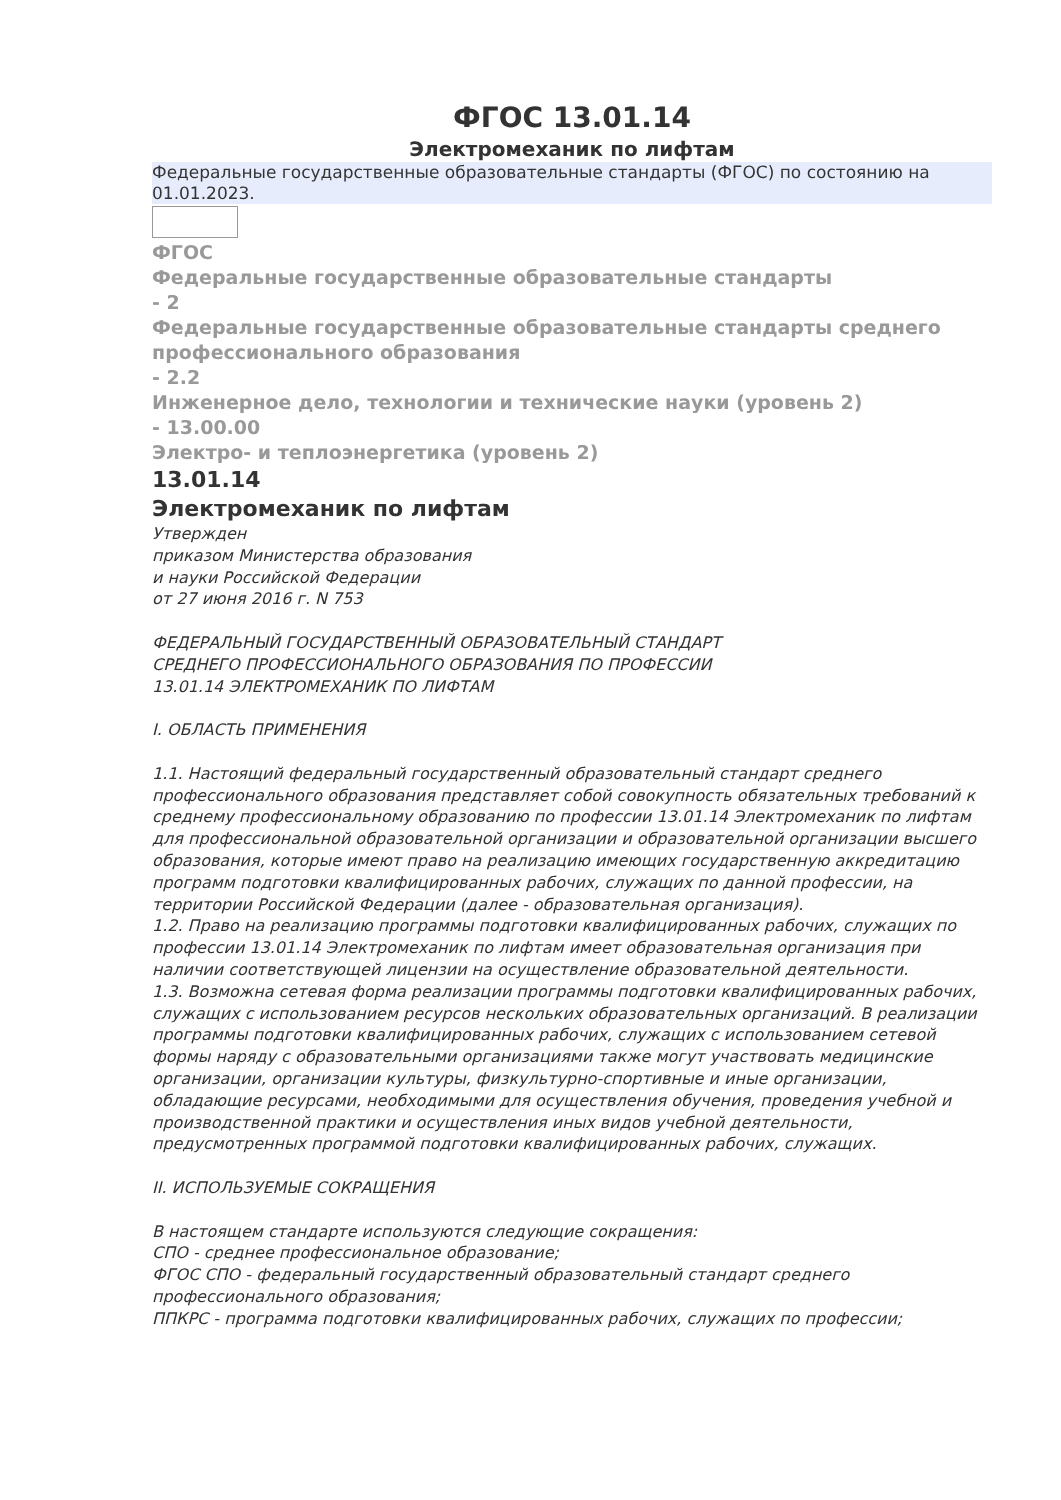ФГОС 13.01.14
Электромеханик по лифтам
Федеральные государственные образовательные стандарты (ФГОС) по состоянию на 01.01.2023.
ФГОС
Федеральные государственные образовательные стандарты
- 2
Федеральные государственные образовательные стандарты среднего профессионального образования
- 2.2
Инженерное дело, технологии и технические науки (уровень 2)
- 13.00.00
Электро- и теплоэнергетика (уровень 2)
13.01.14
Электромеханик по лифтам
Утвержден
приказом Министерства образования
и науки Российской Федерации
от 27 июня 2016 г. N 753
ФЕДЕРАЛЬНЫЙ ГОСУДАРСТВЕННЫЙ ОБРАЗОВАТЕЛЬНЫЙ СТАНДАРТ
СРЕДНЕГО ПРОФЕССИОНАЛЬНОГО ОБРАЗОВАНИЯ ПО ПРОФЕССИИ
13.01.14 ЭЛЕКТРОМЕХАНИК ПО ЛИФТАМ
I. ОБЛАСТЬ ПРИМЕНЕНИЯ
1.1. Настоящий федеральный государственный образовательный стандарт среднего профессионального образования представляет собой совокупность обязательных требований к среднему профессиональному образованию по профессии 13.01.14 Электромеханик по лифтам для профессиональной образовательной организации и образовательной организации высшего образования, которые имеют право на реализацию имеющих государственную аккредитацию программ подготовки квалифицированных рабочих, служащих по данной профессии, на территории Российской Федерации (далее - образовательная организация).
1.2. Право на реализацию программы подготовки квалифицированных рабочих, служащих по профессии 13.01.14 Электромеханик по лифтам имеет образовательная организация при наличии соответствующей лицензии на осуществление образовательной деятельности.
1.3. Возможна сетевая форма реализации программы подготовки квалифицированных рабочих, служащих с использованием ресурсов нескольких образовательных организаций. В реализации программы подготовки квалифицированных рабочих, служащих с использованием сетевой формы наряду с образовательными организациями также могут участвовать медицинские организации, организации культуры, физкультурно-спортивные и иные организации, обладающие ресурсами, необходимыми для осуществления обучения, проведения учебной и производственной практики и осуществления иных видов учебной деятельности, предусмотренных программой подготовки квалифицированных рабочих, служащих.
II. ИСПОЛЬЗУЕМЫЕ СОКРАЩЕНИЯ
В настоящем стандарте используются следующие сокращения:
СПО - среднее профессиональное образование;
ФГОС СПО - федеральный государственный образовательный стандарт среднего профессионального образования;
ППКРС - программа подготовки квалифицированных рабочих, служащих по профессии;